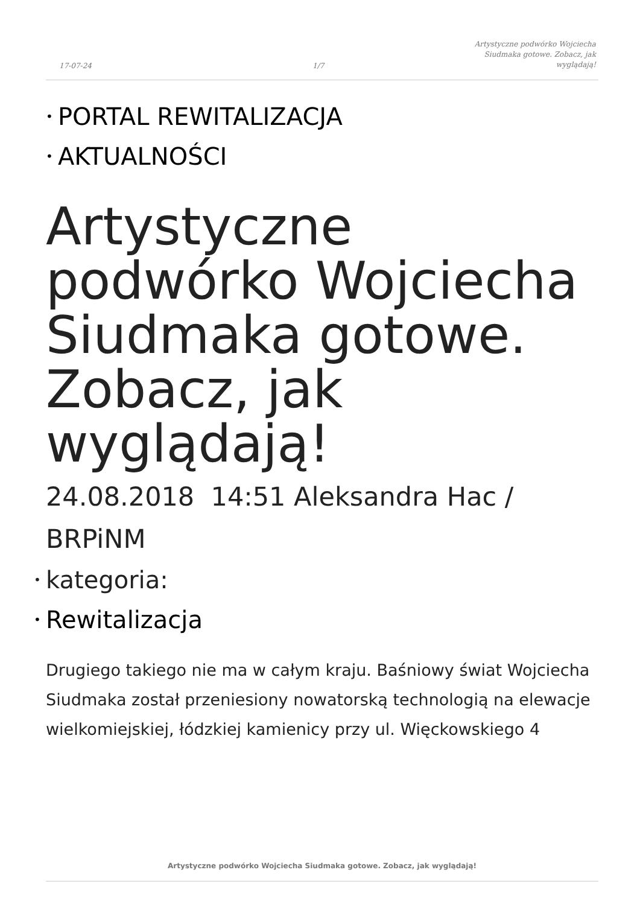17-07-24
1/7
Artystyczne podwórko Wojciecha Siudmaka gotowe. Zobacz, jak wyglądają!
• PORTAL REWITALIZACJA
• AKTUALNOŚCI
Artystyczne podwórko Wojciecha Siudmaka gotowe. Zobacz, jak wyglądają!
24.08.2018 14:51 Aleksandra Hac / BRPiNM
• kategoria:
• Rewitalizacja
Drugiego takiego nie ma w całym kraju. Baśniowy świat Wojciecha Siudmaka został przeniesiony nowatorską technologią na elewacje wielkomiejskiej, łódzkiej kamienicy przy ul. Więckowskiego 4
Artystyczne podwórko Wojciecha Siudmaka gotowe. Zobacz, jak wyglądają!